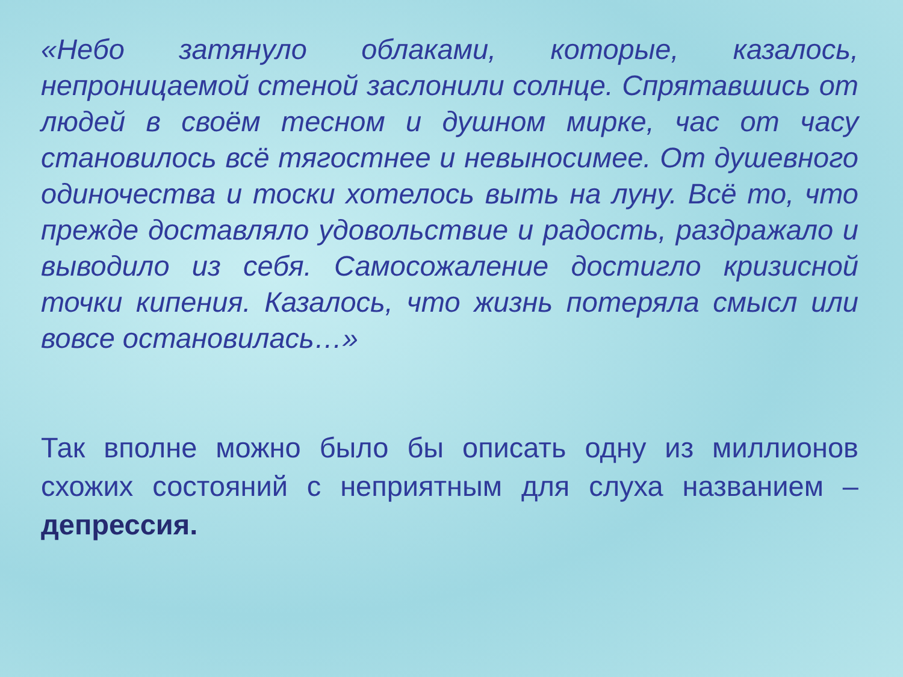«Небо затянуло облаками, которые, казалось, непроницаемой стеной заслонили солнце. Спрятавшись от людей в своём тесном и душном мирке, час от часу становилось всё тягостнее и невыносимее. От душевного одиночества и тоски хотелось выть на луну. Всё то, что прежде доставляло удовольствие и радость, раздражало и выводило из себя. Самосожаление достигло кризисной точки кипения. Казалось, что жизнь потеряла смысл или вовсе остановилась…»
Так вполне можно было бы описать одну из миллионов схожих состояний с неприятным для слуха названием – депрессия.